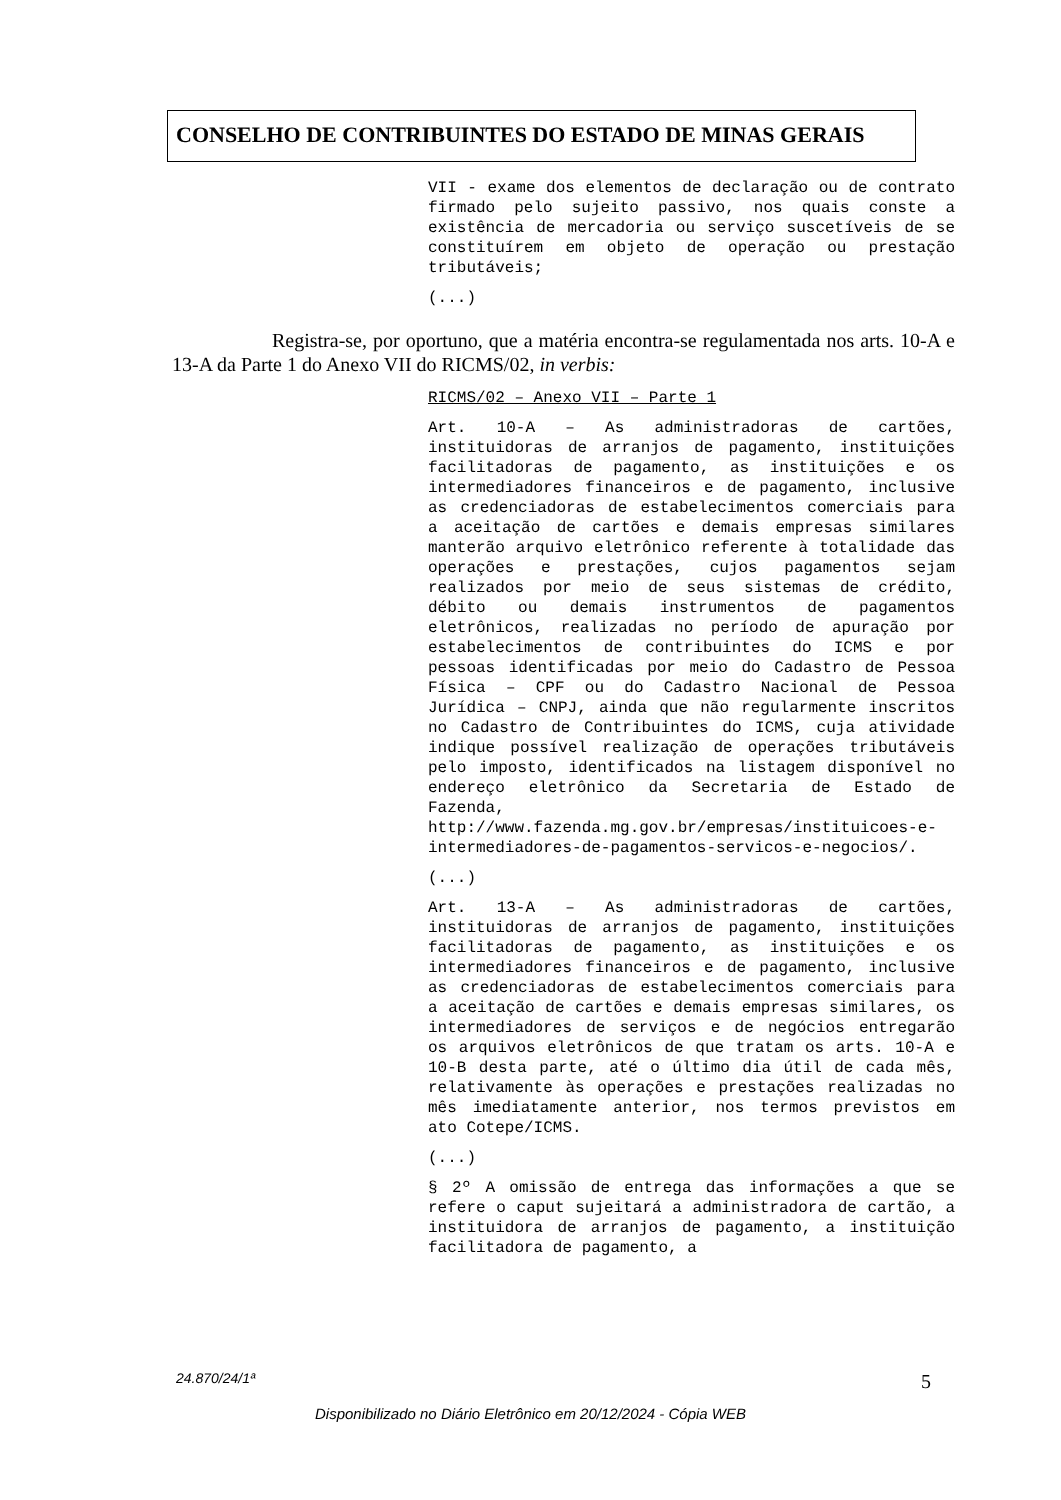CONSELHO DE CONTRIBUINTES DO ESTADO DE MINAS GERAIS
VII - exame dos elementos de declaração ou de contrato firmado pelo sujeito passivo, nos quais conste a existência de mercadoria ou serviço suscetíveis de se constituírem em objeto de operação ou prestação tributáveis;
(...)
Registra-se, por oportuno, que a matéria encontra-se regulamentada nos arts. 10-A e 13-A da Parte 1 do Anexo VII do RICMS/02, in verbis:
RICMS/02 – Anexo VII – Parte 1
Art. 10-A – As administradoras de cartões, instituidoras de arranjos de pagamento, instituições facilitadoras de pagamento, as instituições e os intermediadores financeiros e de pagamento, inclusive as credenciadoras de estabelecimentos comerciais para a aceitação de cartões e demais empresas similares manterão arquivo eletrônico referente à totalidade das operações e prestações, cujos pagamentos sejam realizados por meio de seus sistemas de crédito, débito ou demais instrumentos de pagamentos eletrônicos, realizadas no período de apuração por estabelecimentos de contribuintes do ICMS e por pessoas identificadas por meio do Cadastro de Pessoa Física – CPF ou do Cadastro Nacional de Pessoa Jurídica – CNPJ, ainda que não regularmente inscritos no Cadastro de Contribuintes do ICMS, cuja atividade indique possível realização de operações tributáveis pelo imposto, identificados na listagem disponível no endereço eletrônico da Secretaria de Estado de Fazenda, http://www.fazenda.mg.gov.br/empresas/instituicoes-e-intermediadores-de-pagamentos-servicos-e-negocios/.
(...)
Art. 13-A – As administradoras de cartões, instituidoras de arranjos de pagamento, instituições facilitadoras de pagamento, as instituições e os intermediadores financeiros e de pagamento, inclusive as credenciadoras de estabelecimentos comerciais para a aceitação de cartões e demais empresas similares, os intermediadores de serviços e de negócios entregarão os arquivos eletrônicos de que tratam os arts. 10-A e 10-B desta parte, até o último dia útil de cada mês, relativamente às operações e prestações realizadas no mês imediatamente anterior, nos termos previstos em ato Cotepe/ICMS.
(...)
§ 2º A omissão de entrega das informações a que se refere o caput sujeitará a administradora de cartão, a instituidora de arranjos de pagamento, a instituição facilitadora de pagamento, a
24.870/24/1ª 5
Disponibilizado no Diário Eletrônico em 20/12/2024 - Cópia WEB